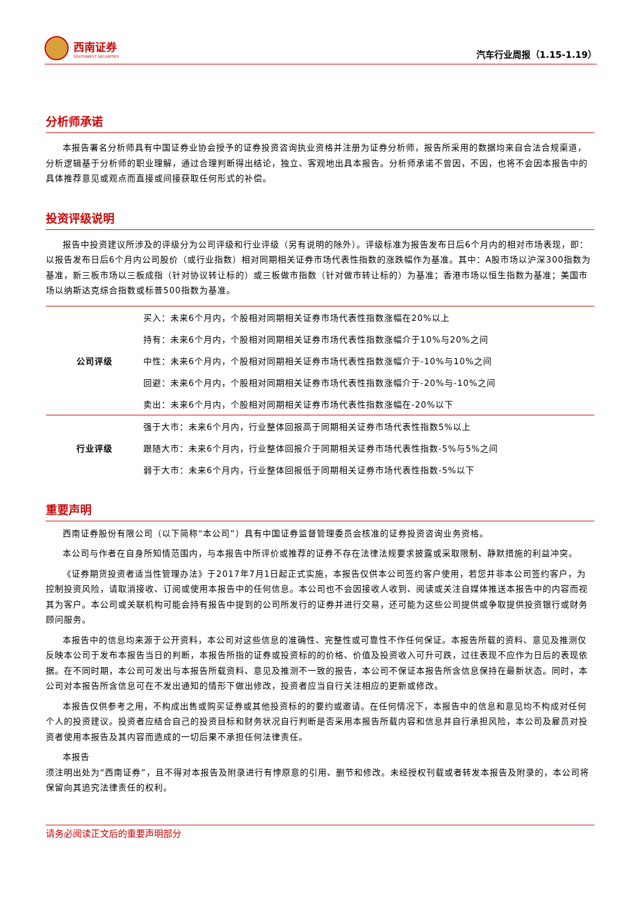西南证券
SOUTHWEST SECURITIES
汽车行业周报（1.15-1.19）
分析师承诺
本报告署名分析师具有中国证券业协会授予的证券投资咨询执业资格并注册为证券分析师，报告所采用的数据均来自合法合规渠道，分析逻辑基于分析师的职业理解，通过合理判断得出结论，独立、客观地出具本报告。分析师承诺不曾因，不因，也将不会因本报告中的具体推荐意见或观点而直接或间接获取任何形式的补偿。
投资评级说明
报告中投资建议所涉及的评级分为公司评级和行业评级（另有说明的除外）。评级标准为报告发布日后6个月内的相对市场表现，即：以报告发布日后6个月内公司股价（或行业指数）相对同期相关证券市场代表性指数的涨跌幅作为基准。其中：A股市场以沪深300指数为基准，新三板市场以三板成指（针对协议转让标的）或三板做市指数（针对做市转让标的）为基准；香港市场以恒生指数为基准；美国市场以纳斯达克综合指数或标普500指数为基准。
| 公司评级 | 买入：未来6个月内，个股相对同期相关证券市场代表性指数涨幅在20%以上 |
| | 持有：未来6个月内，个股相对同期相关证券市场代表性指数涨幅介于10%与20%之间 |
| | 中性：未来6个月内，个股相对同期相关证券市场代表性指数涨幅介于-10%与10%之间 |
| | 回避：未来6个月内，个股相对同期相关证券市场代表性指数涨幅介于-20%与-10%之间 |
| | 卖出：未来6个月内，个股相对同期相关证券市场代表性指数涨幅在-20%以下 |
| 行业评级 | 强于大市：未来6个月内，行业整体回报高于同期相关证券市场代表性指数5%以上 |
| | 跟随大市：未来6个月内，行业整体回报介于同期相关证券市场代表性指数-5%与5%之间 |
| | 弱于大市：未来6个月内，行业整体回报低于同期相关证券市场代表性指数-5%以下 |
重要声明
西南证券股份有限公司（以下简称“本公司”）具有中国证券监督管理委员会核准的证券投资咨询业务资格。
本公司与作者在自身所知情范围内，与本报告中所评价或推荐的证券不存在法律法规要求披露或采取限制、静默措施的利益冲突。
《证券期货投资者适当性管理办法》于2017年7月1日起正式实施，本报告仅供本公司签约客户使用，若您并非本公司签约客户，为控制投资风险，请取消接收、订阅或使用本报告中的任何信息。本公司也不会因接收人收到、阅读或关注自媒体推送本报告中的内容而视其为客户。本公司或关联机构可能会持有报告中提到的公司所发行的证券并进行交易，还可能为这些公司提供或争取提供投资银行或财务顾问服务。
本报告中的信息均来源于公开资料，本公司对这些信息的准确性、完整性或可靠性不作任何保证。本报告所载的资料、意见及推测仅反映本公司于发布本报告当日的判断，本报告所指的证券或投资标的的价格、价值及投资收入可升可跌，过往表现不应作为日后的表现依据。在不同时期，本公司可发出与本报告所载资料、意见及推测不一致的报告，本公司不保证本报告所含信息保持在最新状态。同时，本公司对本报告所含信息可在不发出通知的情形下做出修改，投资者应当自行关注相应的更新或修改。
本报告仅供参考之用，不构成出售或购买证券或其他投资标的的要约或邀请。在任何情况下，本报告中的信息和意见均不构成对任何个人的投资建议。投资者应结合自己的投资目标和财务状况自行判断是否采用本报告所载内容和信息并自行承担风险，本公司及雇员对投资者使用本报告及其内容而造成的一切后果不承担任何法律责任。
本报告
须注明出处为“西南证券”，且不得对本报告及附录进行有悖原意的引用、删节和修改。未经授权刊载或者转发本报告及附录的，本公司将保留向其追究法律责任的权利。
请务必阅读正文后的重要声明部分